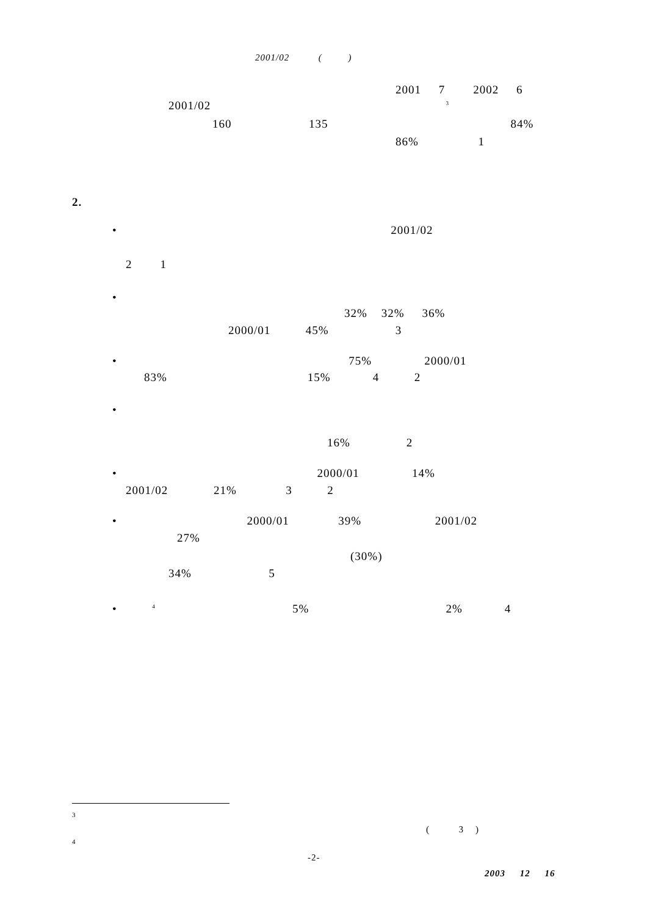2001/02 ( )
2001 7 2002 6
2001/02 <sup>3</sup>
160 135 84%
86% 1
2.
• 2001/02
2 1
•
32% 32% 36%
2000/01 45% 3
• 75% 2000/01
83% 15% 4 2
•
16% 2
• 2000/01 14%
2001/02 21% 3 2
• 2000/01 39% 2001/02
27%
(30%)
34% 5
• <sup>4</sup> 5% 2% 4
3
( 3 )
4
-2-
2003 12 16